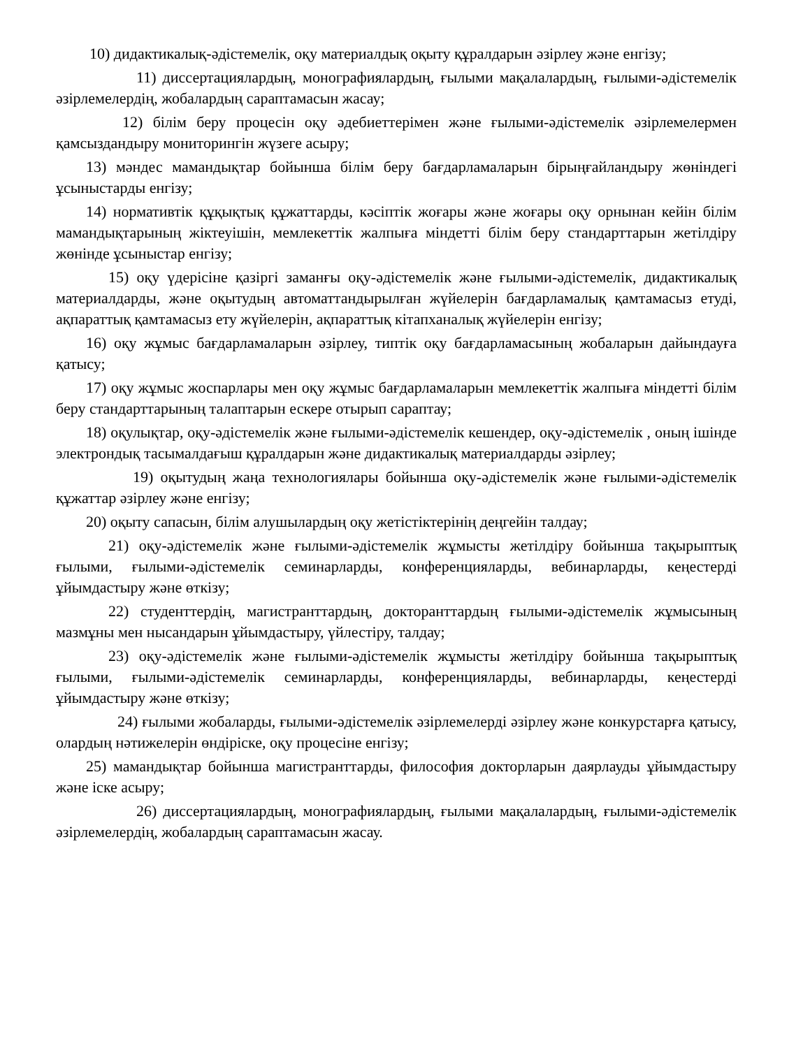10) дидактикалық-әдістемелік, оқу материалдық оқыту құралдарын әзірлеу және енгізу;
11) диссертациялардың, монографиялардың, ғылыми мақалалардың, ғылыми-әдістемелік әзірлемелердің, жобалардың сараптамасын жасау;
12) білім беру процесін оқу әдебиеттерімен және ғылыми-әдістемелік әзірлемелермен қамсыздандыру мониторингін жүзеге асыру;
13) мәндес мамандықтар бойынша білім беру бағдарламаларын бірыңғайландыру жөніндегі ұсыныстарды енгізу;
14) нормативтік құқықтық құжаттарды, кәсіптік жоғары және жоғары оқу орнынан кейін білім мамандықтарының жіктеуішін, мемлекеттік жалпыға міндетті білім беру стандарттарын жетілдіру жөнінде ұсыныстар енгізу;
15) оқу үдерісіне қазіргі заманғы оқу-әдістемелік және ғылыми-әдістемелік, дидактикалық материалдарды, және оқытудың автоматтандырылған жүйелерін бағдарламалық қамтамасыз етуді, ақпараттық қамтамасыз ету жүйелерін, ақпараттық кітапханалық жүйелерін енгізу;
16) оқу жұмыс бағдарламаларын әзірлеу, типтік оқу бағдарламасының жобаларын дайындауға қатысу;
17) оқу жұмыс жоспарлары мен оқу жұмыс бағдарламаларын мемлекеттік жалпыға міндетті білім беру стандарттарының талаптарын ескере отырып сараптау;
18) оқулықтар, оқу-әдістемелік және ғылыми-әдістемелік кешендер, оқу-әдістемелік , оның ішінде электрондық тасымалдағыш құралдарын және дидактикалық материалдарды әзірлеу;
19) оқытудың жаңа технологиялары бойынша оқу-әдістемелік және ғылыми-әдістемелік құжаттар әзірлеу және енгізу;
20) оқыту сапасын, білім алушылардың оқу жетістіктерінің деңгейін талдау;
21) оқу-әдістемелік және ғылыми-әдістемелік жұмысты жетілдіру бойынша тақырыптық ғылыми, ғылыми-әдістемелік семинарларды, конференцияларды, вебинарларды, кеңестерді ұйымдастыру және өткізу;
22) студенттердің, магистранттардың, докторанттардың ғылыми-әдістемелік жұмысының мазмұны мен нысандарын ұйымдастыру, үйлестіру, талдау;
23) оқу-әдістемелік және ғылыми-әдістемелік жұмысты жетілдіру бойынша тақырыптық ғылыми, ғылыми-әдістемелік семинарларды, конференцияларды, вебинарларды, кеңестерді ұйымдастыру және өткізу;
24) ғылыми жобаларды, ғылыми-әдістемелік әзірлемелерді әзірлеу және конкурстарға қатысу, олардың нәтижелерін өндіріске, оқу процесіне енгізу;
25) мамандықтар бойынша магистранттарды, философия докторларын даярлауды ұйымдастыру және іске асыру;
26) диссертациялардың, монографиялардың, ғылыми мақалалардың, ғылыми-әдістемелік әзірлемелердің, жобалардың сараптамасын жасау.